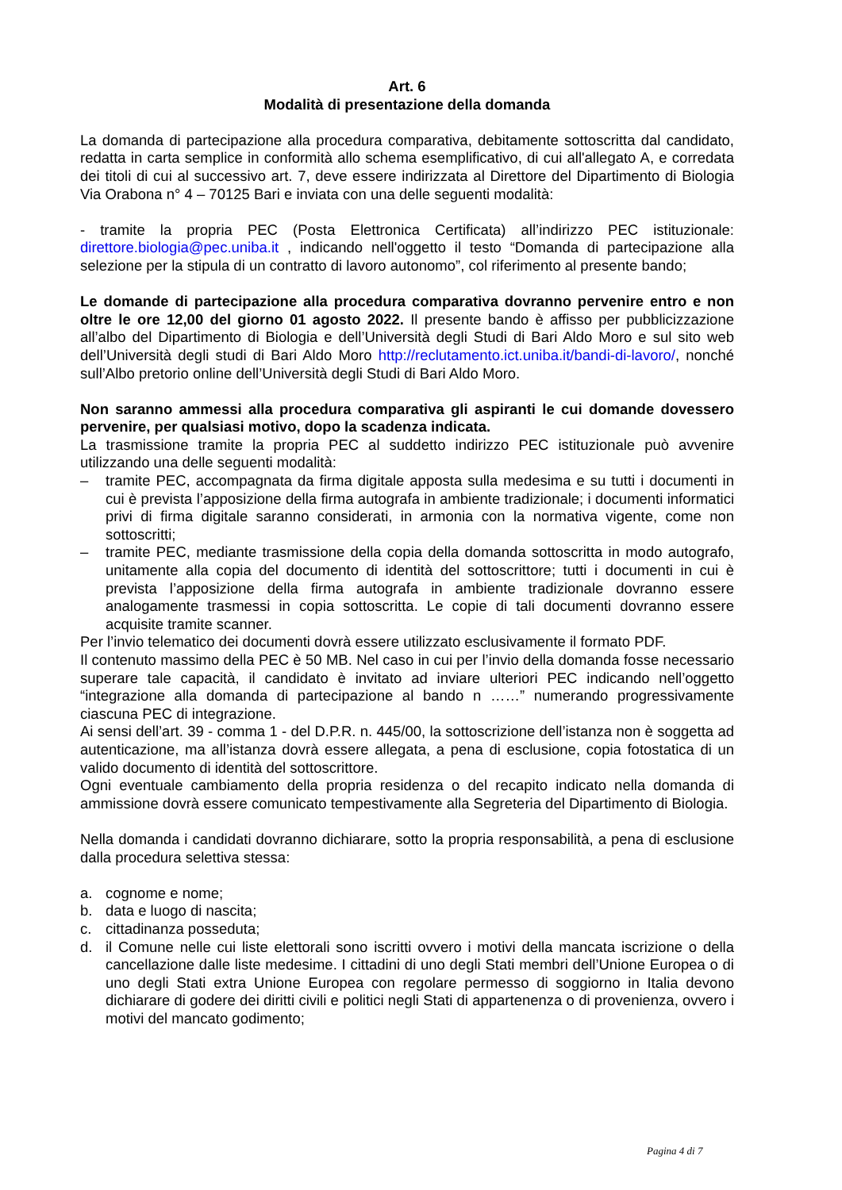Art. 6
Modalità di presentazione della domanda
La domanda di partecipazione alla procedura comparativa, debitamente sottoscritta dal candidato, redatta in carta semplice in conformità allo schema esemplificativo, di cui all'allegato A, e corredata dei titoli di cui al successivo art. 7, deve essere indirizzata al Direttore del Dipartimento di Biologia Via Orabona n° 4 – 70125 Bari e inviata con una delle seguenti modalità:
- tramite la propria PEC (Posta Elettronica Certificata) all’indirizzo PEC istituzionale: direttore.biologia@pec.uniba.it , indicando nell'oggetto il testo “Domanda di partecipazione alla selezione per la stipula di un contratto di lavoro autonomo”, col riferimento al presente bando;
Le domande di partecipazione alla procedura comparativa dovranno pervenire entro e non oltre le ore 12,00 del giorno 01 agosto 2022. Il presente bando è affisso per pubblicizzazione all’albo del Dipartimento di Biologia e dell’Università degli Studi di Bari Aldo Moro e sul sito web dell’Università degli studi di Bari Aldo Moro http://reclutamento.ict.uniba.it/bandi-di-lavoro/, nonché sull’Albo pretorio online dell’Università degli Studi di Bari Aldo Moro.
Non saranno ammessi alla procedura comparativa gli aspiranti le cui domande dovessero pervenire, per qualsiasi motivo, dopo la scadenza indicata.
La trasmissione tramite la propria PEC al suddetto indirizzo PEC istituzionale può avvenire utilizzando una delle seguenti modalità:
– tramite PEC, accompagnata da firma digitale apposta sulla medesima e su tutti i documenti in cui è prevista l’apposizione della firma autografa in ambiente tradizionale; i documenti informatici privi di firma digitale saranno considerati, in armonia con la normativa vigente, come non sottoscritti;
– tramite PEC, mediante trasmissione della copia della domanda sottoscritta in modo autografo, unitamente alla copia del documento di identità del sottoscrittore; tutti i documenti in cui è prevista l’apposizione della firma autografa in ambiente tradizionale dovranno essere analogamente trasmessi in copia sottoscritta. Le copie di tali documenti dovranno essere acquisite tramite scanner.
Per l’invio telematico dei documenti dovrà essere utilizzato esclusivamente il formato PDF.
Il contenuto massimo della PEC è 50 MB. Nel caso in cui per l’invio della domanda fosse necessario superare tale capacità, il candidato è invitato ad inviare ulteriori PEC indicando nell’oggetto “integrazione alla domanda di partecipazione al bando n ……” numerando progressivamente ciascuna PEC di integrazione.
Ai sensi dell’art. 39 - comma 1 - del D.P.R. n. 445/00, la sottoscrizione dell’istanza non è soggetta ad autenticazione, ma all’istanza dovrà essere allegata, a pena di esclusione, copia fotostatica di un valido documento di identità del sottoscrittore.
Ogni eventuale cambiamento della propria residenza o del recapito indicato nella domanda di ammissione dovrà essere comunicato tempestivamente alla Segreteria del Dipartimento di Biologia.
Nella domanda i candidati dovranno dichiarare, sotto la propria responsabilità, a pena di esclusione dalla procedura selettiva stessa:
a. cognome e nome;
b. data e luogo di nascita;
c. cittadinanza posseduta;
d. il Comune nelle cui liste elettorali sono iscritti ovvero i motivi della mancata iscrizione o della cancellazione dalle liste medesime. I cittadini di uno degli Stati membri dell’Unione Europea o di uno degli Stati extra Unione Europea con regolare permesso di soggiorno in Italia devono dichiarare di godere dei diritti civili e politici negli Stati di appartenenza o di provenienza, ovvero i motivi del mancato godimento;
Pagina 4 di 7